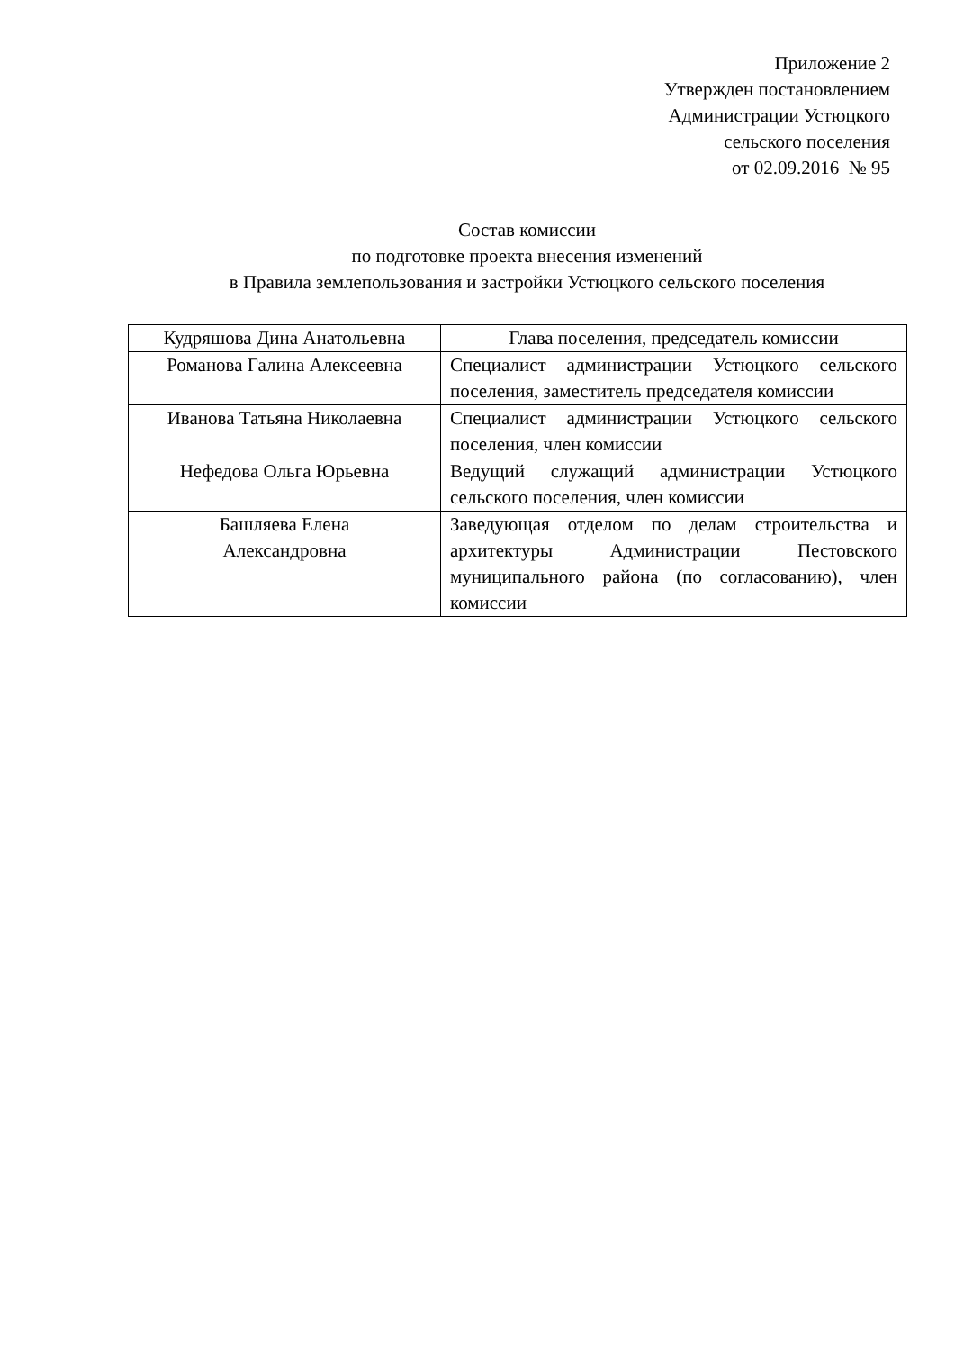Приложение 2
Утвержден постановлением
Администрации Устюцкого
сельского поселения
от 02.09.2016 № 95
Состав комиссии
по подготовке проекта внесения изменений
в Правила землепользования и застройки Устюцкого сельского поселения
| Кудряшова Дина Анатольевна | Глава поселения, председатель комиссии |
| Романова Галина Алексеевна | Специалист администрации Устюцкого сельского поселения, заместитель председателя комиссии |
| Иванова Татьяна Николаевна | Специалист администрации Устюцкого сельского поселения, член комиссии |
| Нефедова Ольга Юрьевна | Ведущий служащий администрации Устюцкого сельского поселения, член комиссии |
| Башляева Елена Александровна | Заведующая отделом по делам строительства и архитектуры Администрации Пестовского муниципального района (по согласованию), член комиссии |